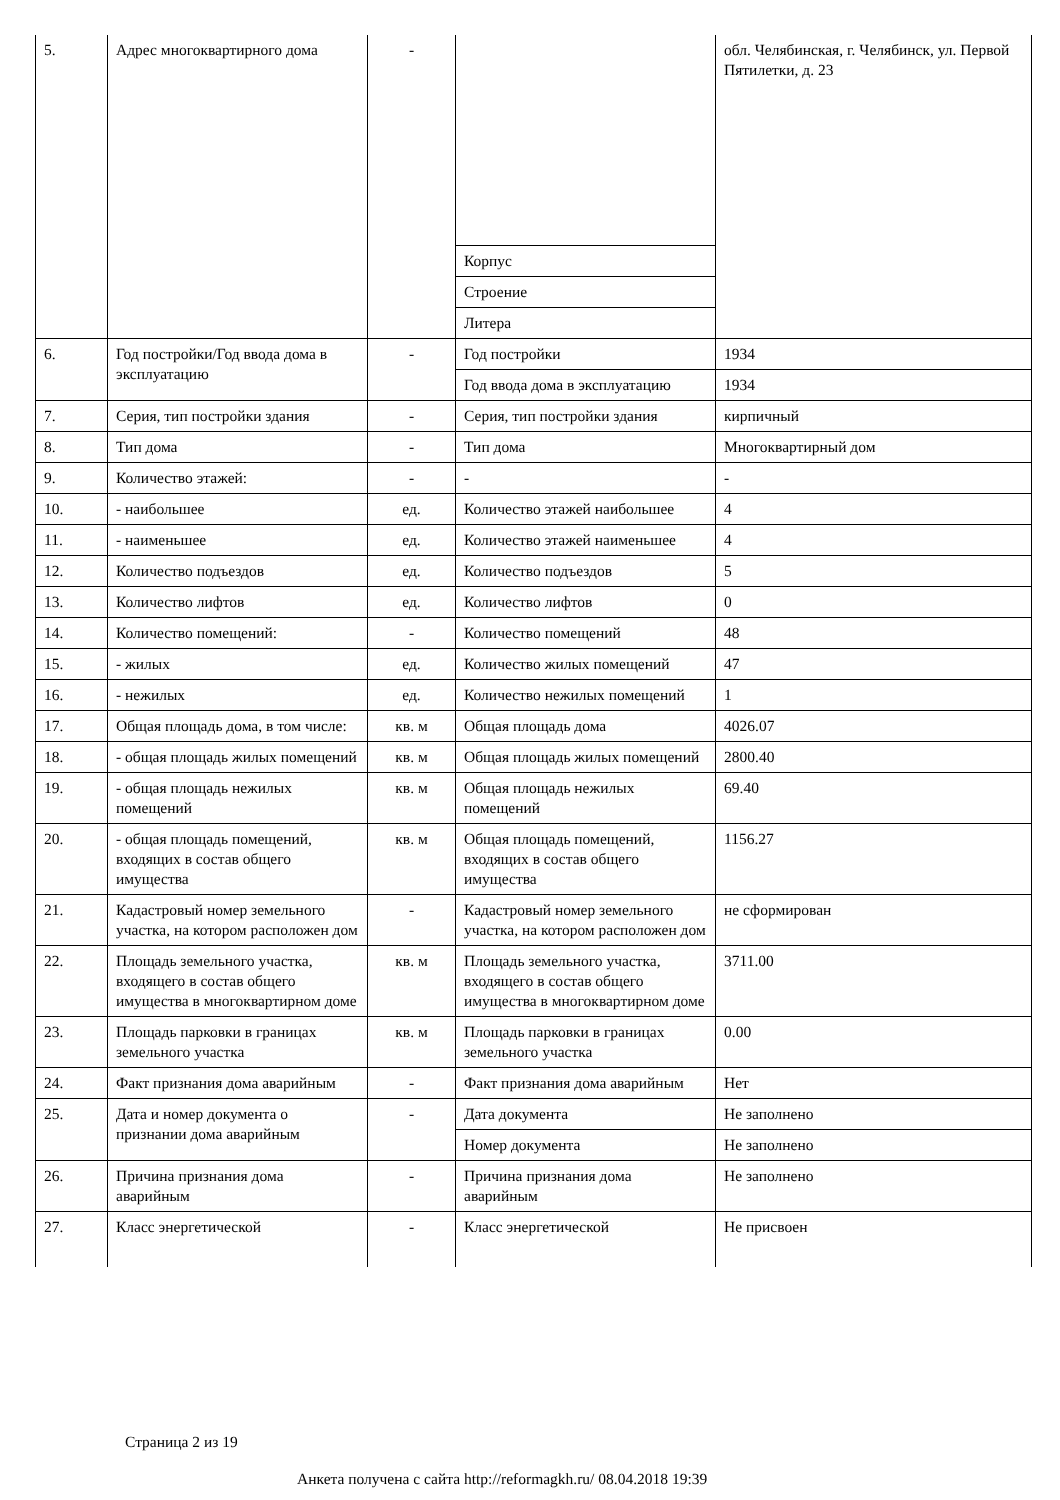| 5. | Адрес многоквартирного дома | - | | обл. Челябинская, г. Челябинск, ул. Первой Пятилетки, д. 23 |
| | | | Корпус | |
| | | | Строение | |
| | | | Литера | |
| 6. | Год постройки/Год ввода дома в эксплуатацию | - | Год постройки | 1934 |
| | | | Год ввода дома в эксплуатацию | 1934 |
| 7. | Серия, тип постройки здания | - | Серия, тип постройки здания | кирпичный |
| 8. | Тип дома | - | Тип дома | Многоквартирный дом |
| 9. | Количество этажей: | - | - | - |
| 10. | - наибольшее | ед. | Количество этажей наибольшее | 4 |
| 11. | - наименьшее | ед. | Количество этажей наименьшее | 4 |
| 12. | Количество подъездов | ед. | Количество подъездов | 5 |
| 13. | Количество лифтов | ед. | Количество лифтов | 0 |
| 14. | Количество помещений: | - | Количество помещений | 48 |
| 15. | - жилых | ед. | Количество жилых помещений | 47 |
| 16. | - нежилых | ед. | Количество нежилых помещений | 1 |
| 17. | Общая площадь дома, в том числе: | кв. м | Общая площадь дома | 4026.07 |
| 18. | - общая площадь жилых помещений | кв. м | Общая площадь жилых помещений | 2800.40 |
| 19. | - общая площадь нежилых помещений | кв. м | Общая площадь нежилых помещений | 69.40 |
| 20. | - общая площадь помещений, входящих в состав общего имущества | кв. м | Общая площадь помещений, входящих в состав общего имущества | 1156.27 |
| 21. | Кадастровый номер земельного участка, на котором расположен дом | - | Кадастровый номер земельного участка, на котором расположен дом | не сформирован |
| 22. | Площадь земельного участка, входящего в состав общего имущества в многоквартирном доме | кв. м | Площадь земельного участка, входящего в состав общего имущества в многоквартирном доме | 3711.00 |
| 23. | Площадь парковки в границах земельного участка | кв. м | Площадь парковки в границах земельного участка | 0.00 |
| 24. | Факт признания дома аварийным | - | Факт признания дома аварийным | Нет |
| 25. | Дата и номер документа о признании дома аварийным | - | Дата документа | Не заполнено |
| | | | Номер документа | Не заполнено |
| 26. | Причина признания дома аварийным | - | Причина признания дома аварийным | Не заполнено |
| 27. | Класс энергетической | - | Класс энергетической | Не присвоен |
Страница 2 из 19
Анкета получена с сайта http://reformagkh.ru/ 08.04.2018 19:39